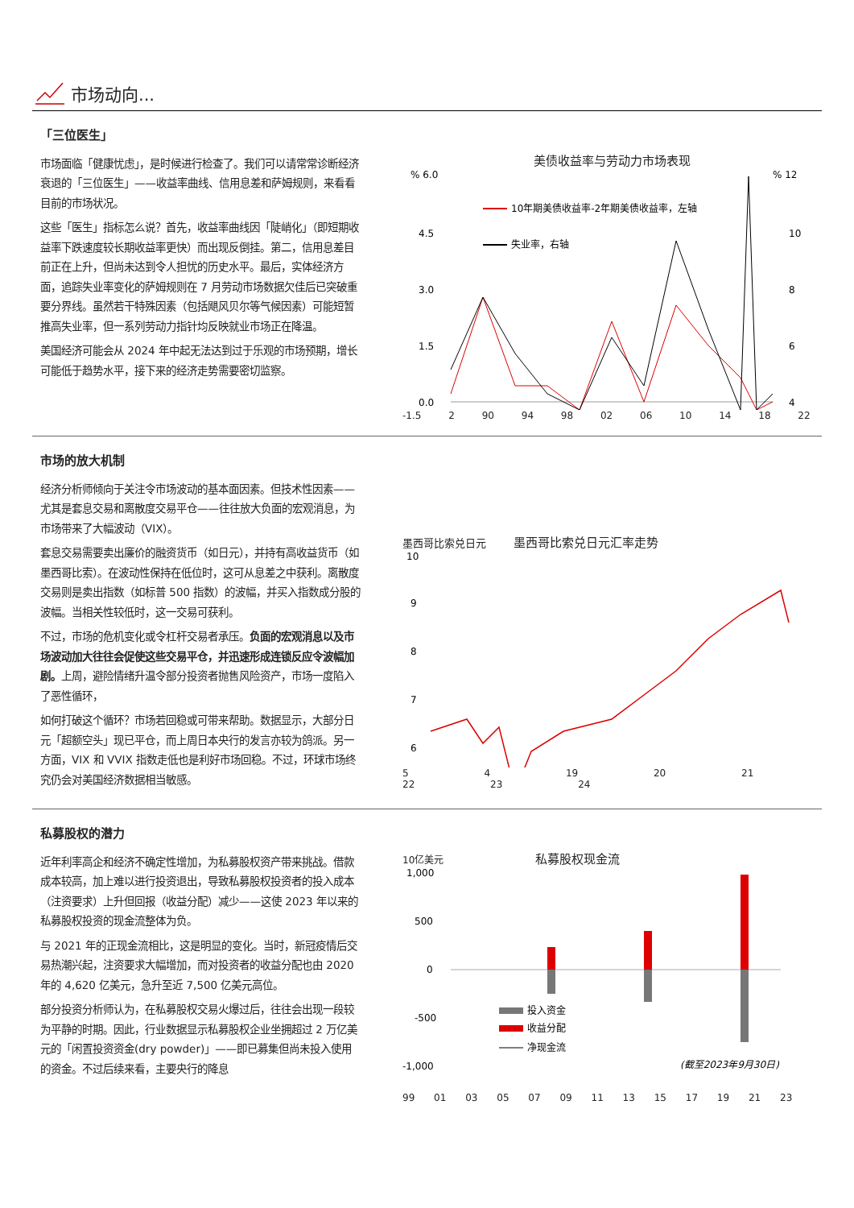市场动向...
「三位医生」
市场面临「健康忧虑」，是时候进行检查了。我们可以请常常诊断经济衰退的「三位医生」——收益率曲线、信用息差和萨姆规则，来看看目前的市场状况。
这些「医生」指标怎么说？首先，收益率曲线因「陡峭化」（即短期收益率下跌速度较长期收益率更快）而出现反倒挂。第二，信用息差目前正在上升，但尚未达到令人担忧的历史水平。最后，实体经济方面，追踪失业率变化的萨姆规则在 7 月劳动市场数据欠佳后已突破重要分界线。虽然若干特殊因素（包括飓风贝尔等气候因素）可能短暂推高失业率，但一系列劳动力指针均反映就业市场正在降温。
美国经济可能会从 2024 年中起无法达到过于乐观的市场预期，增长可能低于趋势水平，接下来的经济走势需要密切监察。
美债收益率与劳动力市场表现
% 6.0
% 12
4.5
3.0
1.5
0.0
10
8
6
4
10年期美债收益率-2年期美债收益率，左轴
失业率，右轴
-1.5 2 90 94 98 02 06 10 14 18 22
市场的放大机制
经济分析师倾向于关注令市场波动的基本面因素。但技术性因素——尤其是套息交易和离散度交易平仓——往往放大负面的宏观消息，为市场带来了大幅波动（VIX）。
套息交易需要卖出廉价的融资货币（如日元），并持有高收益货币（如墨西哥比索）。在波动性保持在低位时，这可从息差之中获利。离散度交易则是卖出指数（如标普 500 指数）的波幅，并买入指数成分股的波幅。当相关性较低时，这一交易可获利。
不过，市场的危机变化或令杠杆交易者承压。负面的宏观消息以及市场波动加大往往会促使这些交易平仓，并迅速形成连锁反应令波幅加剧。上周，避险情绪升温令部分投资者抛售风险资产，市场一度陷入了恶性循环，
如何打破这个循环？市场若回稳或可带来帮助。数据显示，大部分日元「超额空头」现已平仓，而上周日本央行的发言亦较为鸽派。另一方面，VIX 和 VVIX 指数走低也是利好市场回稳。不过，环球市场终究仍会对美国经济数据相当敏感。
墨西哥比索兑日元 墨西哥比索兑日元汇率走势
10
9
8
7
6
5 4 19 20 21 22 23 24
私募股权的潜力
近年利率高企和经济不确定性增加，为私募股权资产带来挑战。借款成本较高，加上难以进行投资退出，导致私募股权投资者的投入成本（注资要求）上升但回报（收益分配）减少——这使 2023 年以来的私募股权投资的现金流整体为负。
与 2021 年的正现金流相比，这是明显的变化。当时，新冠疫情后交易热潮兴起，注资要求大幅增加，而对投资者的收益分配也由 2020 年的 4,620 亿美元，急升至近 7,500 亿美元高位。
部分投资分析师认为，在私募股权交易火爆过后，往往会出现一段较为平静的时期。因此，行业数据显示私募股权企业坐拥超过 2 万亿美元的「闲置投资资金(dry powder)」——即已募集但尚未投入使用的资金。不过后续来看，主要央行的降息
10亿美元 私募股权现金流
1,000
500
0
-500
-1,000
投入资金
收益分配
净现金流
(截至2023年9月30日)
99 01 03 05 07 09 11 13 15 17 19 21 23